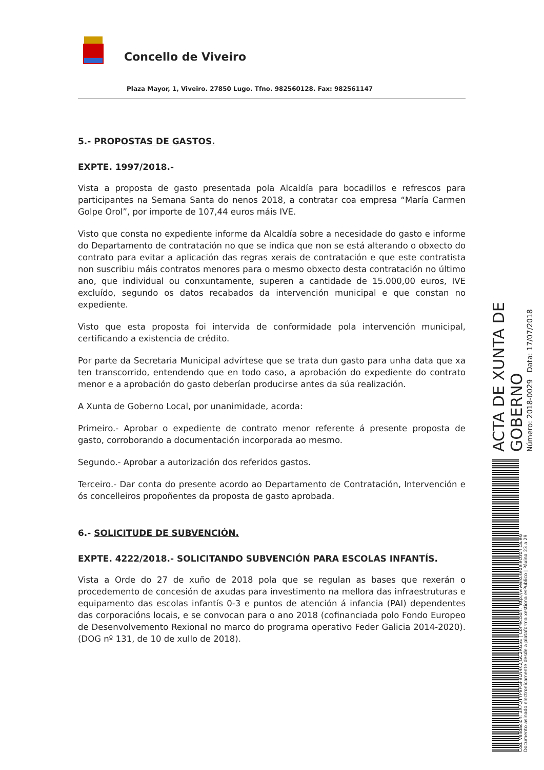Concello de Viveiro
Plaza Mayor, 1, Viveiro. 27850 Lugo. Tfno. 982560128. Fax: 982561147
5.- PROPOSTAS DE GASTOS.
EXPTE. 1997/2018.-
Vista a proposta de gasto presentada pola Alcaldía para bocadillos e refrescos para participantes na Semana Santa do nenos 2018, a contratar coa empresa “María Carmen Golpe Orol”, por importe de 107,44 euros máis IVE.
Visto que consta no expediente informe da Alcaldía sobre a necesidade do gasto e informe do Departamento de contratación no que se indica que non se está alterando o obxecto do contrato para evitar a aplicación das regras xerais de contratación e que este contratista non suscribiu máis contratos menores para o mesmo obxecto desta contratación no último ano, que individual ou conxuntamente, superen a cantidade de 15.000,00 euros, IVE excluído, segundo os datos recabados da intervención municipal e que constan no expediente.
Visto que esta proposta foi intervida de conformidade pola intervención municipal, certificando a existencia de crédito.
Por parte da Secretaria Municipal advírtese que se trata dun gasto para unha data que xa ten transcorrido, entendendo que en todo caso, a aprobación do expediente do contrato menor e a aprobación do gasto deberían producirse antes da súa realización.
A Xunta de Goberno Local, por unanimidade, acorda:
Primeiro.- Aprobar o expediente de contrato menor referente á presente proposta de gasto, corroborando a documentación incorporada ao mesmo.
Segundo.- Aprobar a autorización dos referidos gastos.
Terceiro.- Dar conta do presente acordo ao Departamento de Contratación, Intervención e ós concelleiros propoñentes da proposta de gasto aprobada.
6.- SOLICITUDE DE SUBVENCIÓN.
EXPTE. 4222/2018.- SOLICITANDO SUBVENCIÓN PARA ESCOLAS INFANTÍS.
Vista a Orde do 27 de xuño de 2018 pola que se regulan as bases que rexerán o procedemento de concesión de axudas para investimento na mellora das infraestruturas e equipamento das escolas infantís 0-3 e puntos de atención á infancia (PAI) dependentes das corporacións locais, e se convocan para o ano 2018 (cofinanciada polo Fondo Europeo de Desenvolvemento Rexional no marco do programa operativo Feder Galicia 2014-2020). (DOG nº 131, de 10 de xullo de 2018).
ACTA DE XUNTA DE GOBERNO
Número: 2018-0029 Data: 17/07/2018
Cod. Validación: 3X7QTYP9PGF9LN4K2JGC2RG5E | Corrección: http://viveiro.sedelectronica.es/
Documento asinado electronicamente desde a plataforma xestiona esPublico | Páxina 23 a 29